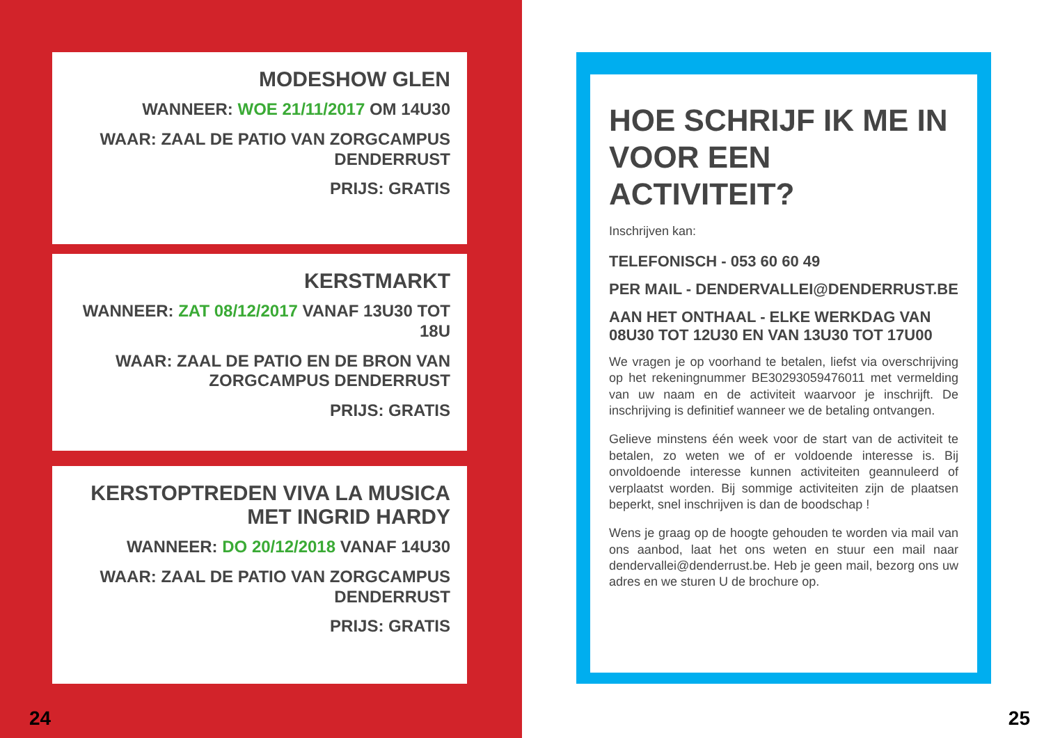MODESHOW GLEN
WANNEER: WOE 21/11/2017 OM 14U30
WAAR: ZAAL DE PATIO VAN ZORGCAMPUS DENDERRUST
PRIJS: GRATIS
KERSTMARKT
WANNEER: ZAT 08/12/2017 VANAF 13U30 TOT 18U
WAAR: ZAAL DE PATIO EN DE BRON VAN ZORGCAMPUS DENDERRUST
PRIJS: GRATIS
KERSTOPTREDEN VIVA LA MUSICA MET INGRID HARDY
WANNEER: DO 20/12/2018 VANAF 14U30
WAAR: ZAAL DE PATIO VAN ZORGCAMPUS DENDERRUST
PRIJS: GRATIS
24
HOE SCHRIJF IK ME IN VOOR EEN ACTIVITEIT?
Inschrijven kan:
TELEFONISCH - 053 60 60 49
PER MAIL - DENDERVALLEI@DENDERRUST.BE
AAN HET ONTHAAL - ELKE WERKDAG VAN 08U30 TOT 12U30 EN VAN 13U30 TOT 17U00
We vragen je op voorhand te betalen, liefst via overschrijving op het rekeningnummer BE30293059476011 met vermelding van uw naam en de activiteit waarvoor je inschrijft. De inschrijving is definitief wanneer we de betaling ontvangen.
Gelieve minstens één week voor de start van de activiteit te betalen, zo weten we of er voldoende interesse is. Bij onvoldoende interesse kunnen activiteiten geannuleerd of verplaatst worden. Bij sommige activiteiten zijn de plaatsen beperkt, snel inschrijven is dan de boodschap !
Wens je graag op de hoogte gehouden te worden via mail van ons aanbod, laat het ons weten en stuur een mail naar dendervallei@denderrust.be. Heb je geen mail, bezorg ons uw adres en we sturen U de brochure op.
25